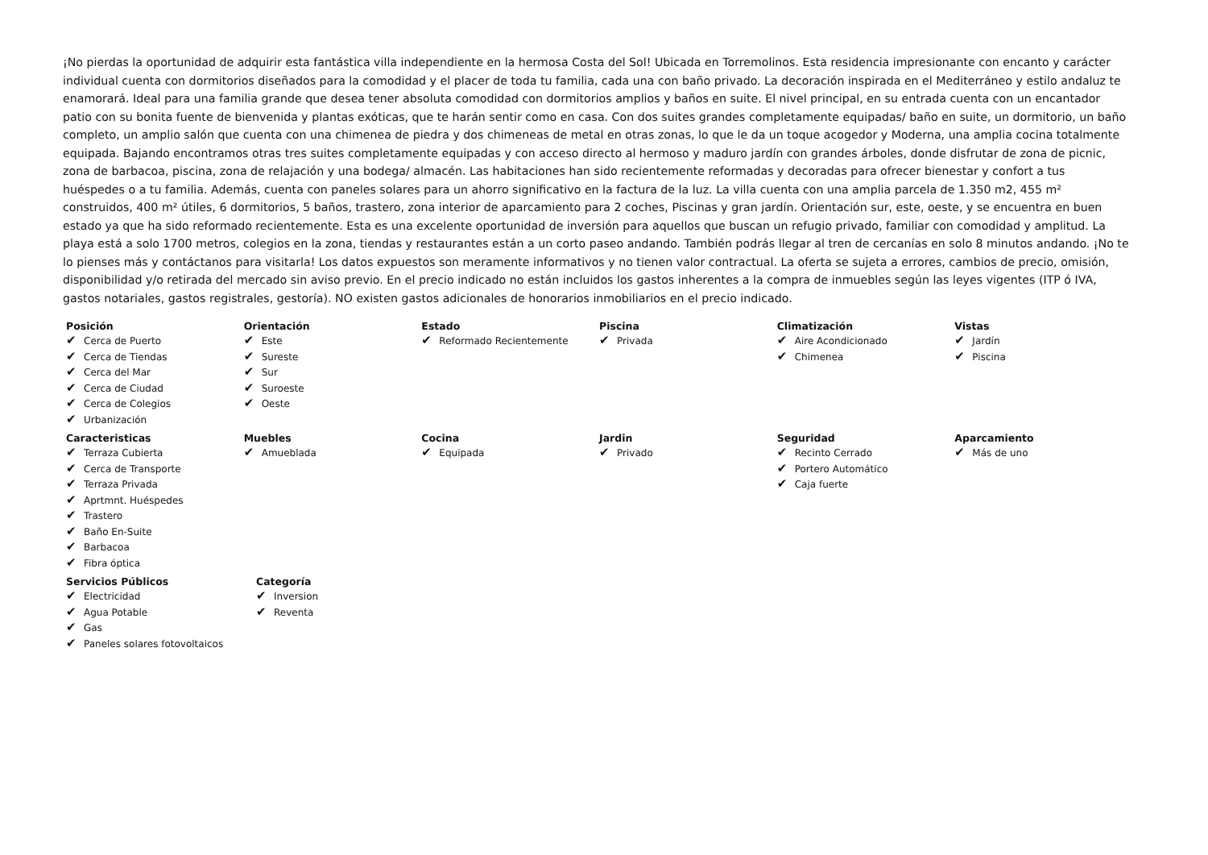¡No pierdas la oportunidad de adquirir esta fantástica villa independiente en la hermosa Costa del Sol! Ubicada en Torremolinos. Esta residencia impresionante con encanto y carácter individual cuenta con dormitorios diseñados para la comodidad y el placer de toda tu familia, cada una con baño privado. La decoración inspirada en el Mediterráneo y estilo andaluz te enamorará. Ideal para una familia grande que desea tener absoluta comodidad con dormitorios amplios y baños en suite. El nivel principal, en su entrada cuenta con un encantador patio con su bonita fuente de bienvenida y plantas exóticas, que te harán sentir como en casa. Con dos suites grandes completamente equipadas/ baño en suite, un dormitorio, un baño completo, un amplio salón que cuenta con una chimenea de piedra y dos chimeneas de metal en otras zonas, lo que le da un toque acogedor y Moderna, una amplia cocina totalmente equipada. Bajando encontramos otras tres suites completamente equipadas y con acceso directo al hermoso y maduro jardín con grandes árboles, donde disfrutar de zona de picnic, zona de barbacoa, piscina, zona de relajación y una bodega/ almacén. Las habitaciones han sido recientemente reformadas y decoradas para ofrecer bienestar y confort a tus huéspedes o a tu familia. Además, cuenta con paneles solares para un ahorro significativo en la factura de la luz. La villa cuenta con una amplia parcela de 1.350 m2, 455 m² construidos, 400 m² útiles, 6 dormitorios, 5 baños, trastero, zona interior de aparcamiento para 2 coches, Piscinas y gran jardín. Orientación sur, este, oeste, y se encuentra en buen estado ya que ha sido reformado recientemente. Esta es una excelente oportunidad de inversión para aquellos que buscan un refugio privado, familiar con comodidad y amplitud. La playa está a solo 1700 metros, colegios en la zona, tiendas y restaurantes están a un corto paseo andando. También podrás llegar al tren de cercanías en solo 8 minutos andando. ¡No te lo pienses más y contáctanos para visitarla! Los datos expuestos son meramente informativos y no tienen valor contractual. La oferta se sujeta a errores, cambios de precio, omisión, disponibilidad y/o retirada del mercado sin aviso previo. En el precio indicado no están incluidos los gastos inherentes a la compra de inmuebles según las leyes vigentes (ITP ó IVA, gastos notariales, gastos registrales, gestoría). NO existen gastos adicionales de honorarios inmobiliarios en el precio indicado.
Posición
✔ Cerca de Puerto
✔ Cerca de Tiendas
✔ Cerca del Mar
✔ Cerca de Ciudad
✔ Cerca de Colegios
✔ Urbanización
Orientación
✔ Este
✔ Sureste
✔ Sur
✔ Suroeste
✔ Oeste
Estado
✔ Reformado Recientemente
Piscina
✔ Privada
Climatización
✔ Aire Acondicionado
✔ Chimenea
Vistas
✔ Jardín
✔ Piscina
Caracteristicas
✔ Terraza Cubierta
✔ Cerca de Transporte
✔ Terraza Privada
✔ Aprtmnt. Huéspedes
✔ Trastero
✔ Baño En-Suite
✔ Barbacoa
✔ Fibra óptica
Muebles
✔ Amueblada
Cocina
✔ Equipada
Jardin
✔ Privado
Seguridad
✔ Recinto Cerrado
✔ Portero Automático
✔ Caja fuerte
Aparcamiento
✔ Más de uno
Servicios Públicos
✔ Electricidad
✔ Agua Potable
✔ Gas
✔ Paneles solares fotovoltaicos
Categoría
✔ Inversion
✔ Reventa